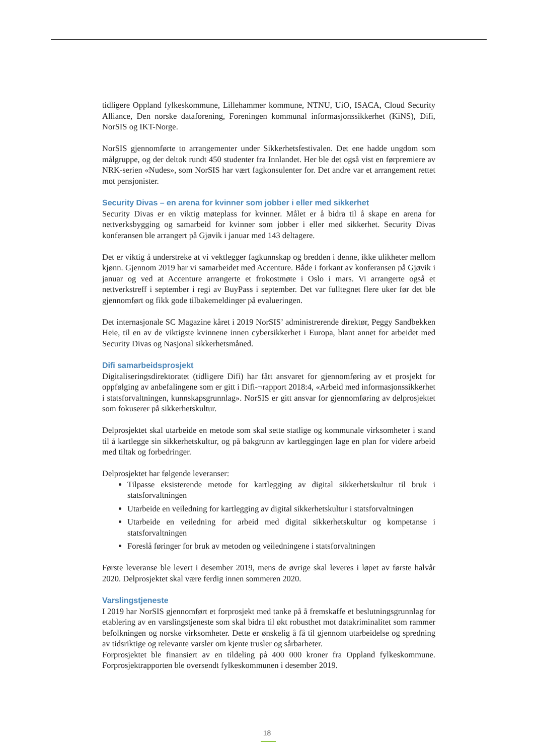tidligere Oppland fylkeskommune, Lillehammer kommune, NTNU, UiO, ISACA, Cloud Security Alliance, Den norske dataforening, Foreningen kommunal informasjonssikkerhet (KiNS), Difi, NorSIS og IKT-Norge.
NorSIS gjennomførte to arrangementer under Sikkerhetsfestivalen. Det ene hadde ungdom som målgruppe, og der deltok rundt 450 studenter fra Innlandet. Her ble det også vist en førpremiere av NRK-serien «Nudes», som NorSIS har vært fagkonsulenter for. Det andre var et arrangement rettet mot pensjonister.
Security Divas – en arena for kvinner som jobber i eller med sikkerhet
Security Divas er en viktig møteplass for kvinner. Målet er å bidra til å skape en arena for nettverksbygging og samarbeid for kvinner som jobber i eller med sikkerhet. Security Divas konferansen ble arrangert på Gjøvik i januar med 143 deltagere.
Det er viktig å understreke at vi vektlegger fagkunnskap og bredden i denne, ikke ulikheter mellom kjønn. Gjennom 2019 har vi samarbeidet med Accenture. Både i forkant av konferansen på Gjøvik i januar og ved at Accenture arrangerte et frokostmøte i Oslo i mars. Vi arrangerte også et nettverkstreff i september i regi av BuyPass i september. Det var fulltegnet flere uker før det ble gjennomført og fikk gode tilbakemeldinger på evalueringen.
Det internasjonale SC Magazine kåret i 2019 NorSIS’ administrerende direktør, Peggy Sandbekken Heie, til en av de viktigste kvinnene innen cybersikkerhet i Europa, blant annet for arbeidet med Security Divas og Nasjonal sikkerhetsmåned.
Difi samarbeidsprosjekt
Digitaliseringsdirektoratet (tidligere Difi) har fått ansvaret for gjennomføring av et prosjekt for oppfølging av anbefalingene som er gitt i Difi-¬rapport 2018:4, «Arbeid med informasjonssikkerhet i statsforvaltningen, kunnskapsgrunnlag». NorSIS er gitt ansvar for gjennomføring av delprosjektet som fokuserer på sikkerhetskultur.
Delprosjektet skal utarbeide en metode som skal sette statlige og kommunale virksomheter i stand til å kartlegge sin sikkerhetskultur, og på bakgrunn av kartleggingen lage en plan for videre arbeid med tiltak og forbedringer.
Delprosjektet har følgende leveranser:
Tilpasse eksisterende metode for kartlegging av digital sikkerhetskultur til bruk i statsforvaltningen
Utarbeide en veiledning for kartlegging av digital sikkerhetskultur i statsforvaltningen
Utarbeide en veiledning for arbeid med digital sikkerhetskultur og kompetanse i statsforvaltningen
Foreslå føringer for bruk av metoden og veiledningene i statsforvaltningen
Første leveranse ble levert i desember 2019, mens de øvrige skal leveres i løpet av første halvår 2020. Delprosjektet skal være ferdig innen sommeren 2020.
Varslingstjeneste
I 2019 har NorSIS gjennomført et forprosjekt med tanke på å fremskaffe et beslutningsgrunnlag for etablering av en varslingstjeneste som skal bidra til økt robusthet mot datakriminalitet som rammer befolkningen og norske virksomheter. Dette er ønskelig å få til gjennom utarbeidelse og spredning av tidsriktige og relevante varsler om kjente trusler og sårbarheter.
Forprosjektet ble finansiert av en tildeling på 400 000 kroner fra Oppland fylkeskommune. Forprosjektrapporten ble oversendt fylkeskommunen i desember 2019.
18